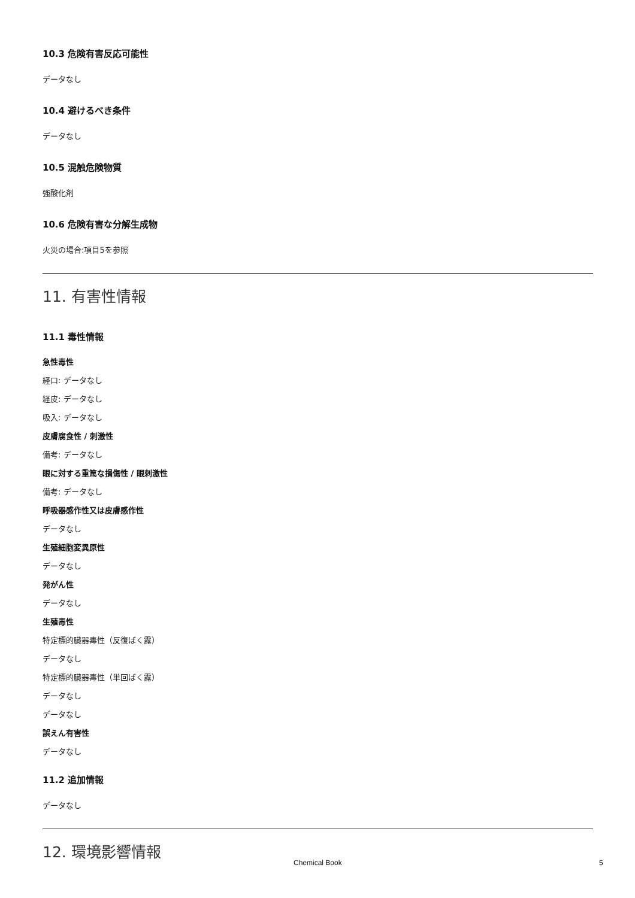10.3 危険有害反応可能性
データなし
10.4 避けるべき条件
データなし
10.5 混触危険物質
強酸化剤
10.6 危険有害な分解生成物
火災の場合:項目5を参照
11. 有害性情報
11.1 毒性情報
急性毒性
経口: データなし
経皮: データなし
吸入: データなし
皮膚腐食性 / 刺激性
備考: データなし
眼に対する重篤な損傷性 / 眼刺激性
備考: データなし
呼吸器感作性又は皮膚感作性
データなし
生殖細胞変異原性
データなし
発がん性
データなし
生殖毒性
特定標的臓器毒性（反復ばく露）
データなし
特定標的臓器毒性（単回ばく露）
データなし
データなし
誤えん有害性
データなし
11.2 追加情報
データなし
12. 環境影響情報
Chemical Book 5